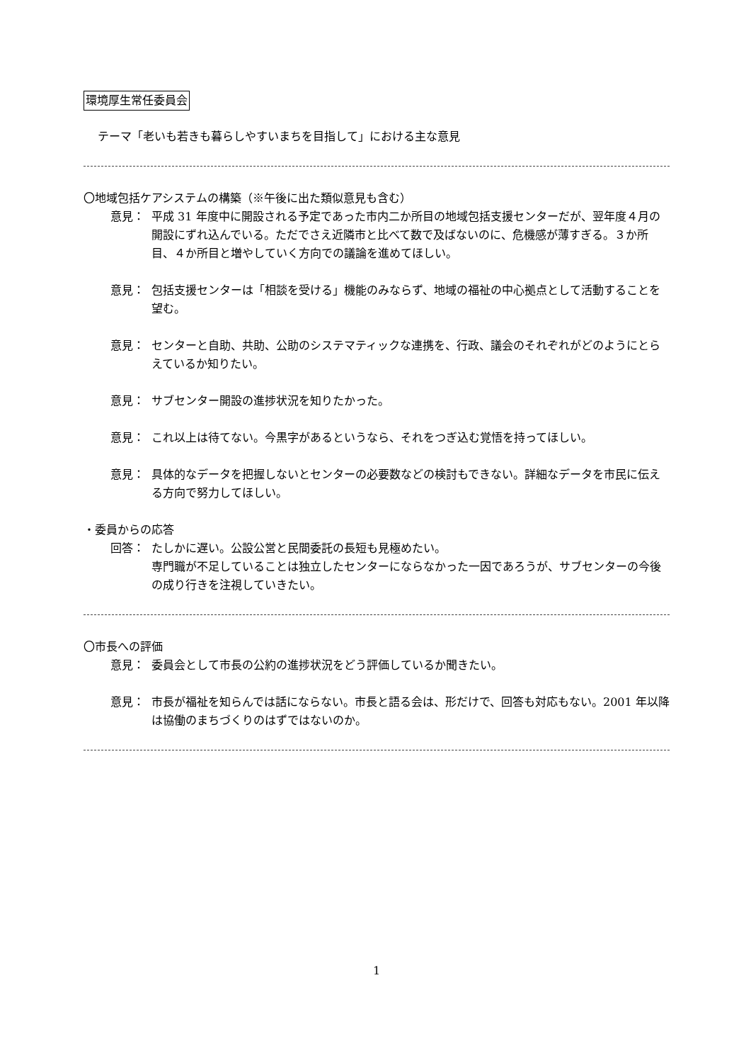環境厚生常任委員会
テーマ「老いも若きも暮らしやすいまちを目指して」における主な意見
〇地域包括ケアシステムの構築（※午後に出た類似意見も含む）
意見： 平成 31 年度中に開設される予定であった市内二か所目の地域包括支援センターだが、翌年度４月の開設にずれ込んでいる。ただでさえ近隣市と比べて数で及ばないのに、危機感が薄すぎる。３か所目、４か所目と増やしていく方向での議論を進めてほしい。
意見： 包括支援センターは「相談を受ける」機能のみならず、地域の福祉の中心拠点として活動することを望む。
意見： センターと自助、共助、公助のシステマティックな連携を、行政、議会のそれぞれがどのようにとらえているか知りたい。
意見： サブセンター開設の進捗状況を知りたかった。
意見： これ以上は待てない。今黒字があるというなら、それをつぎ込む覚悟を持ってほしい。
意見： 具体的なデータを把握しないとセンターの必要数などの検討もできない。詳細なデータを市民に伝える方向で努力してほしい。
・委員からの応答
回答： たしかに遅い。公設公営と民間委託の長短も見極めたい。
専門職が不足していることは独立したセンターにならなかった一因であろうが、サブセンターの今後の成り行きを注視していきたい。
〇市長への評価
意見： 委員会として市長の公約の進捗状況をどう評価しているか聞きたい。
意見： 市長が福祉を知らんでは話にならない。市長と語る会は、形だけで、回答も対応もない。2001 年以降は協働のまちづくりのはずではないのか。
1